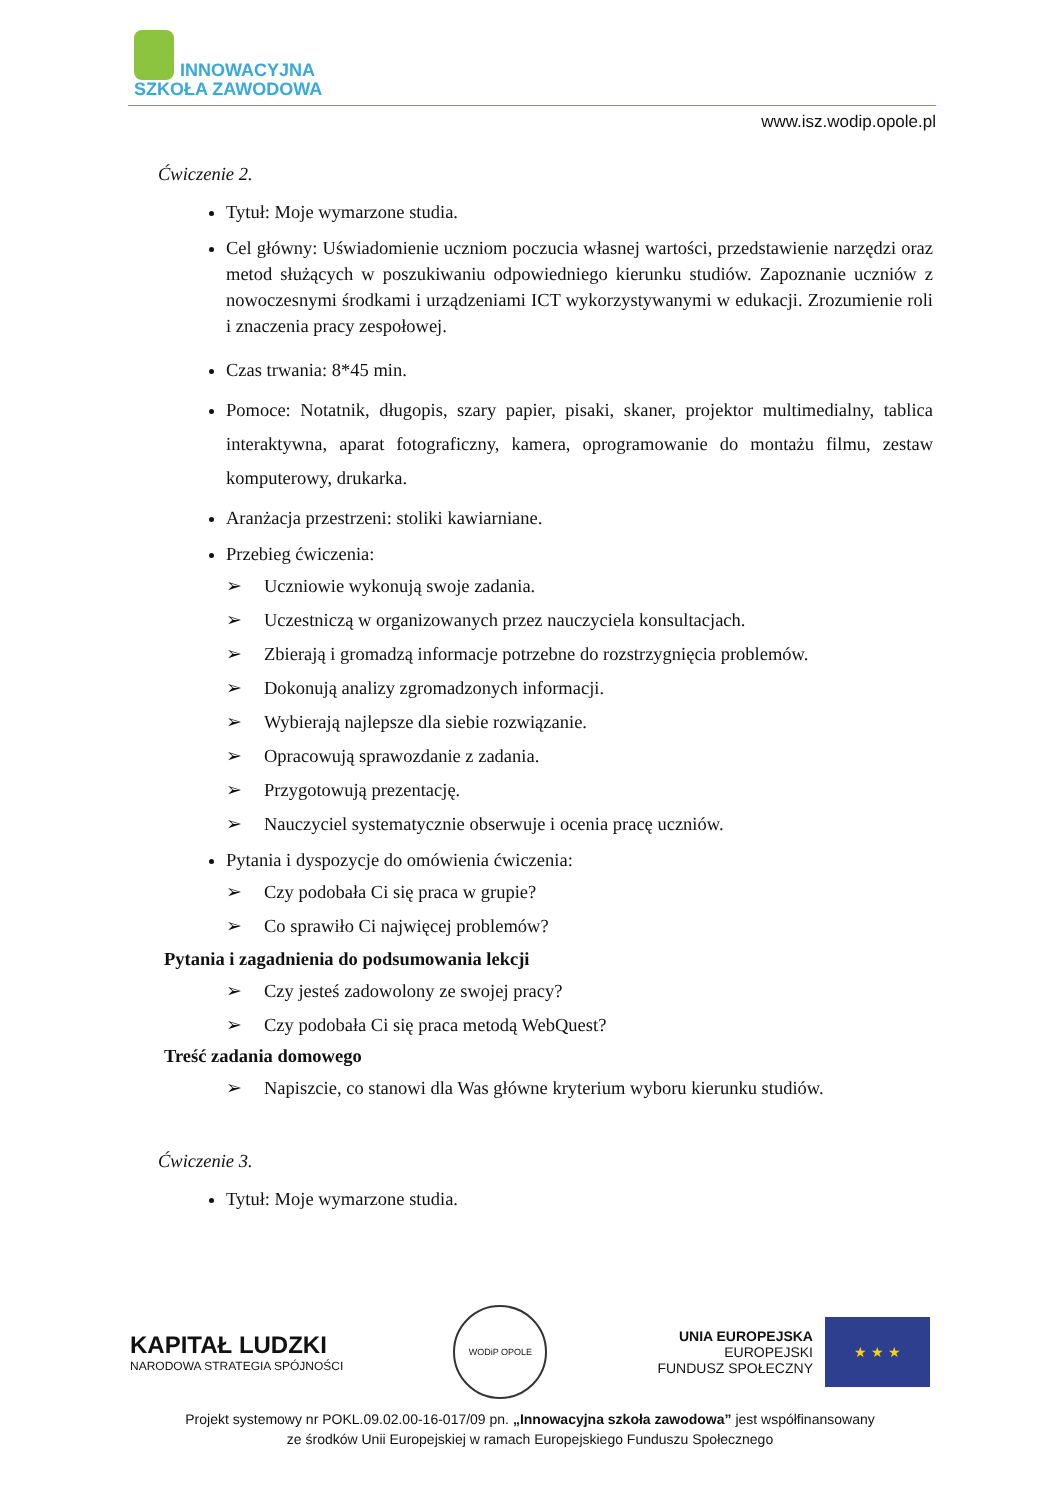INNOWACYJNA
SZKOŁA ZAWODOWA
www.isz.wodip.opole.pl
Ćwiczenie 2.
Tytuł: Moje wymarzone studia.
Cel główny: Uświadomienie uczniom poczucia własnej wartości, przedstawienie narzędzi oraz metod służących w poszukiwaniu odpowiedniego kierunku studiów. Zapoznanie uczniów z nowoczesnymi środkami i urządzeniami ICT wykorzystywanymi w edukacji. Zrozumienie roli i znaczenia pracy zespołowej.
Czas trwania: 8*45 min.
Pomoce: Notatnik, długopis, szary papier, pisaki, skaner, projektor multimedialny, tablica interaktywna, aparat fotograficzny, kamera, oprogramowanie do montażu filmu, zestaw komputerowy, drukarka.
Aranżacja przestrzeni: stoliki kawiarniane.
Przebieg ćwiczenia:
➢ Uczniowie wykonują swoje zadania.
➢ Uczestniczą w organizowanych przez nauczyciela konsultacjach.
➢ Zbierają i gromadzą informacje potrzebne do rozstrzygnięcia problemów.
➢ Dokonują analizy zgromadzonych informacji.
➢ Wybierają najlepsze dla siebie rozwiązanie.
➢ Opracowują sprawozdanie z zadania.
➢ Przygotowują prezentację.
➢ Nauczyciel systematycznie obserwuje i ocenia pracę uczniów.
Pytania i dyspozycje do omówienia ćwiczenia:
➢ Czy podobała Ci się praca w grupie?
➢ Co sprawiło Ci najwięcej problemów?
Pytania i zagadnienia do podsumowania lekcji
➢ Czy jesteś zadowolony ze swojej pracy?
➢ Czy podobała Ci się praca metodą WebQuest?
Treść zadania domowego
➢ Napiszcie, co stanowi dla Was główne kryterium wyboru kierunku studiów.
Ćwiczenie 3.
Tytuł: Moje wymarzone studia.
KAPITAŁ LUDZKI
NARODOWA STRATEGIA SPÓJNOŚCI
WODiP OPOLE
UNIA EUROPEJSKA
EUROPEJSKI
FUNDUSZ SPOŁECZNY
★ ★ ★
Projekt systemowy nr POKL.09.02.00-16-017/09 pn. „Innowacyjna szkoła zawodowa” jest współfinansowany
ze środków Unii Europejskiej w ramach Europejskiego Funduszu Społecznego